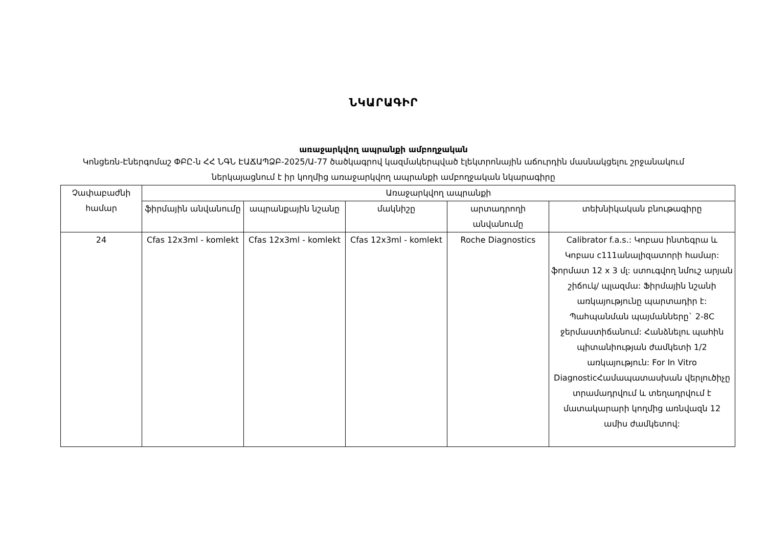ՆԿԱՐԱԳԻՐ
առաջարկվող ապրանքի ամբողջական
Կոնցեռն-Էներգոմաշ ՓԲԸ-ն ՀՀ ՆԳՆ ԷԱՃԱՊՁԲ-2025/Ա-77 ծածկագրով կազմակերպված էլեկտրոնային աճուրդին մասնակցելու շրջանակում ներկայացնում է իր կողմից առաջարկվող ապրանքի ամբողջական նկարագիրը
| Չափաբաժնի համար | Առաջարկվող ապրանքի | | | | |
| --- | --- | --- | --- | --- | --- |
| | ֆիրմային անվանումը | ապրանքային նշանը | մակնիշը | արտադրողի անվանումը | տեխնիկական բնութագիրը |
| 24 | Cfas 12x3ml - komlekt | Cfas 12x3ml - komlekt | Cfas 12x3ml - komlekt | Roche Diagnostics | Calibrator f.a.s.: Կոբաս ինտեգրա և Կոբաս c111անալիզատորի համար: ֆորմատ 12 x 3 մլ: ստուգվող նմուշ արյան շիճուկ/ պլազմա: Ֆիրմային նշանի առկայությունը պարտադիր է: Պահպանման պայմանները` 2-8C ջերմաստիճանում: Հանձնելու պահին պիտանիության ժամկետի 1/2 առկայություն: For In Vitro DiagnosticՀամապատասխան վերլուծիչը տրամադրվում և տեղադրվում է մատակարարի կողմից առնվազն 12 ամիս ժամկետով: |